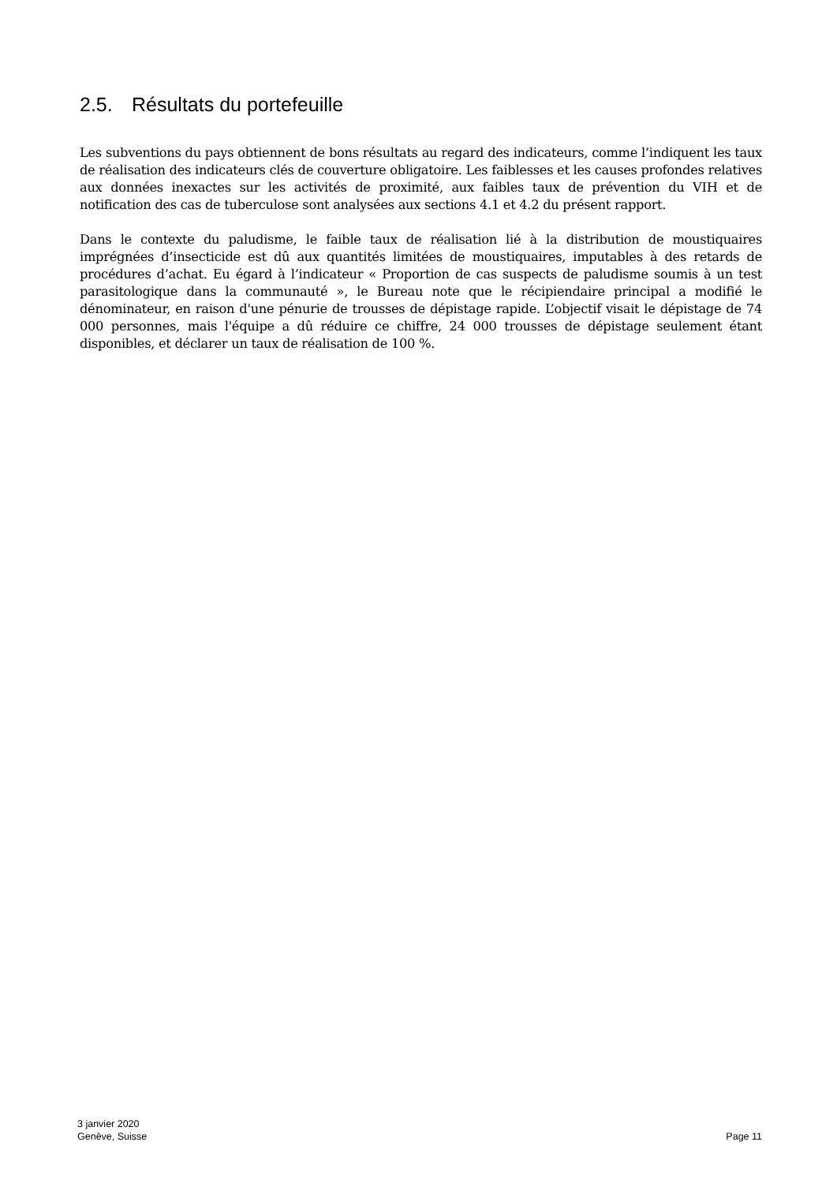2.5. Résultats du portefeuille
Les subventions du pays obtiennent de bons résultats au regard des indicateurs, comme l’indiquent les taux de réalisation des indicateurs clés de couverture obligatoire. Les faiblesses et les causes profondes relatives aux données inexactes sur les activités de proximité, aux faibles taux de prévention du VIH et de notification des cas de tuberculose sont analysées aux sections 4.1 et 4.2 du présent rapport.
Dans le contexte du paludisme, le faible taux de réalisation lié à la distribution de moustiquaires imprégnées d’insecticide est dû aux quantités limitées de moustiquaires, imputables à des retards de procédures d’achat. Eu égard à l’indicateur « Proportion de cas suspects de paludisme soumis à un test parasitologique dans la communauté », le Bureau note que le récipiendaire principal a modifié le dénominateur, en raison d'une pénurie de trousses de dépistage rapide. L’objectif visait le dépistage de 74 000 personnes, mais l'équipe a dû réduire ce chiffre, 24 000 trousses de dépistage seulement étant disponibles, et déclarer un taux de réalisation de 100 %.
3 janvier 2020
Genève, Suisse
Page 11